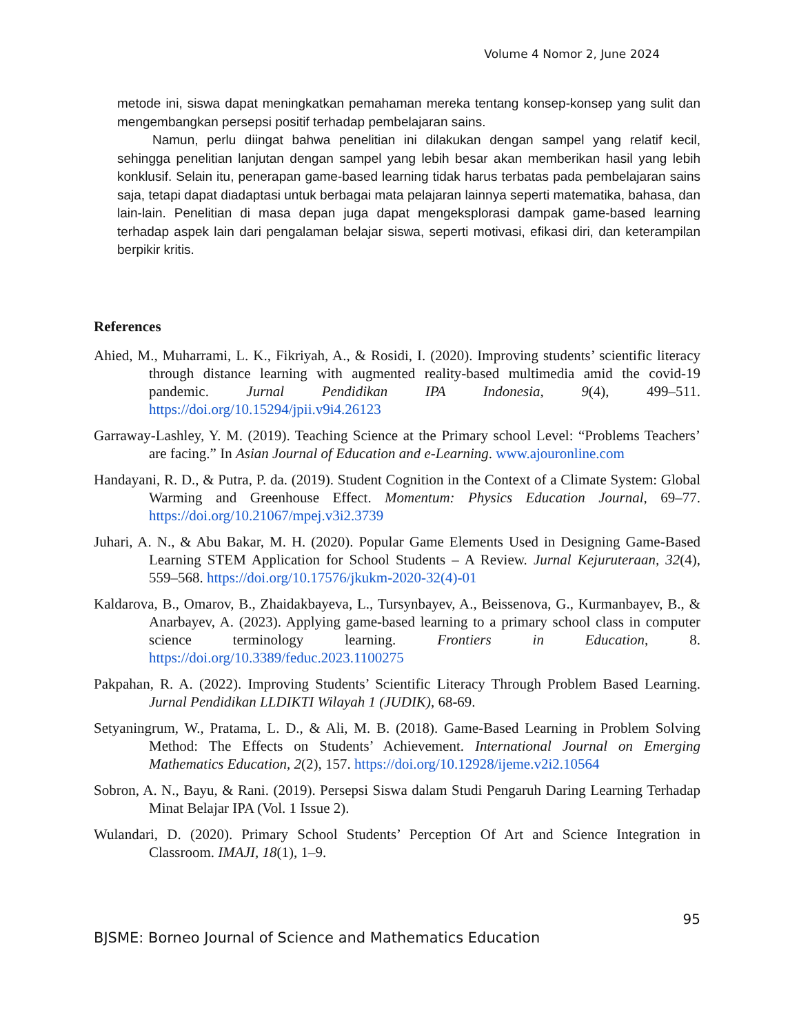Volume 4 Nomor 2, June 2024
metode ini, siswa dapat meningkatkan pemahaman mereka tentang konsep-konsep yang sulit dan mengembangkan persepsi positif terhadap pembelajaran sains.
Namun, perlu diingat bahwa penelitian ini dilakukan dengan sampel yang relatif kecil, sehingga penelitian lanjutan dengan sampel yang lebih besar akan memberikan hasil yang lebih konklusif. Selain itu, penerapan game-based learning tidak harus terbatas pada pembelajaran sains saja, tetapi dapat diadaptasi untuk berbagai mata pelajaran lainnya seperti matematika, bahasa, dan lain-lain. Penelitian di masa depan juga dapat mengeksplorasi dampak game-based learning terhadap aspek lain dari pengalaman belajar siswa, seperti motivasi, efikasi diri, dan keterampilan berpikir kritis.
References
Ahied, M., Muharrami, L. K., Fikriyah, A., & Rosidi, I. (2020). Improving students’ scientific literacy through distance learning with augmented reality-based multimedia amid the covid-19 pandemic. Jurnal Pendidikan IPA Indonesia, 9(4), 499–511. https://doi.org/10.15294/jpii.v9i4.26123
Garraway-Lashley, Y. M. (2019). Teaching Science at the Primary school Level: “Problems Teachers’ are facing.” In Asian Journal of Education and e-Learning. www.ajouronline.com
Handayani, R. D., & Putra, P. da. (2019). Student Cognition in the Context of a Climate System: Global Warming and Greenhouse Effect. Momentum: Physics Education Journal, 69–77. https://doi.org/10.21067/mpej.v3i2.3739
Juhari, A. N., & Abu Bakar, M. H. (2020). Popular Game Elements Used in Designing Game-Based Learning STEM Application for School Students – A Review. Jurnal Kejuruteraan, 32(4), 559–568. https://doi.org/10.17576/jkukm-2020-32(4)-01
Kaldarova, B., Omarov, B., Zhaidakbayeva, L., Tursynbayev, A., Beissenova, G., Kurmanbayev, B., & Anarbayev, A. (2023). Applying game-based learning to a primary school class in computer science terminology learning. Frontiers in Education, 8. https://doi.org/10.3389/feduc.2023.1100275
Pakpahan, R. A. (2022). Improving Students’ Scientific Literacy Through Problem Based Learning. Jurnal Pendidikan LLDIKTI Wilayah 1 (JUDIK), 68-69.
Setyaningrum, W., Pratama, L. D., & Ali, M. B. (2018). Game-Based Learning in Problem Solving Method: The Effects on Students’ Achievement. International Journal on Emerging Mathematics Education, 2(2), 157. https://doi.org/10.12928/ijeme.v2i2.10564
Sobron, A. N., Bayu, & Rani. (2019). Persepsi Siswa dalam Studi Pengaruh Daring Learning Terhadap Minat Belajar IPA (Vol. 1 Issue 2).
Wulandari, D. (2020). Primary School Students’ Perception Of Art and Science Integration in Classroom. IMAJI, 18(1), 1–9.
95
BJSME: Borneo Journal of Science and Mathematics Education